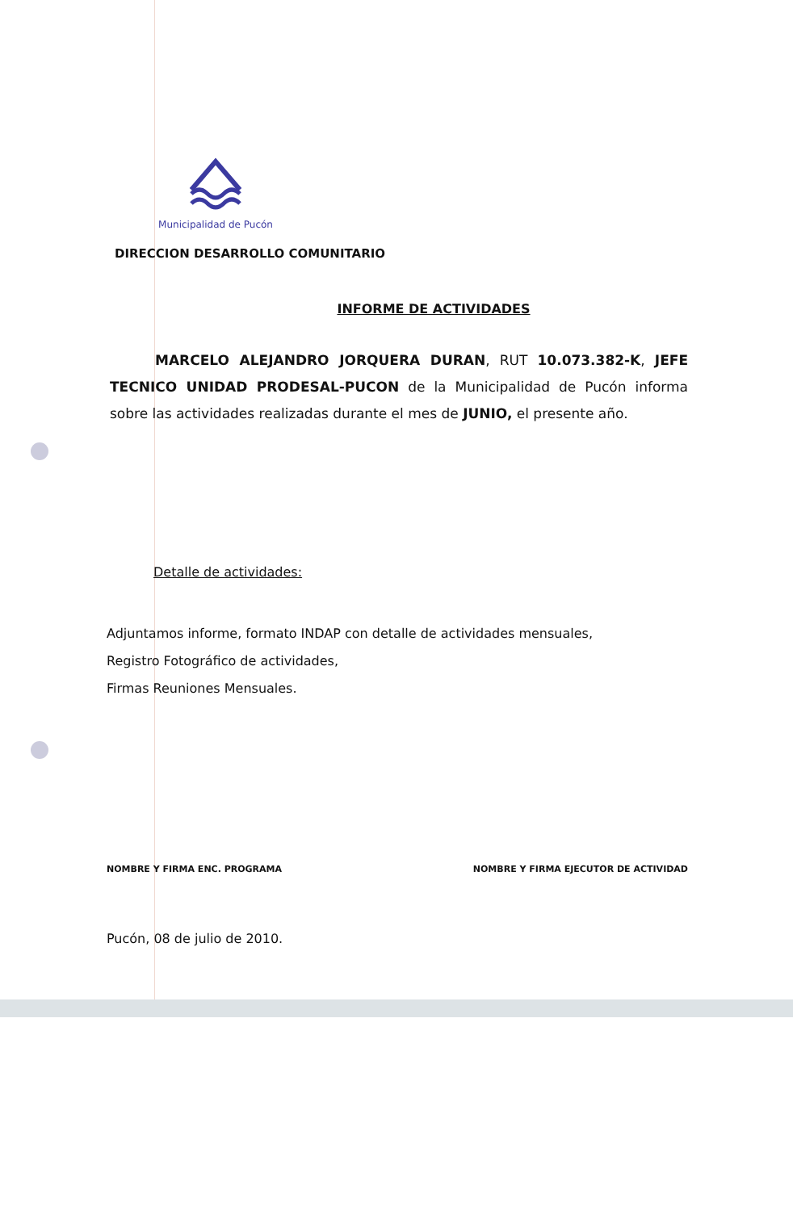Municipalidad de Pucón
DIRECCION DESARROLLO COMUNITARIO
INFORME DE ACTIVIDADES
MARCELO ALEJANDRO JORQUERA DURAN, RUT 10.073.382-K, JEFE TECNICO UNIDAD PRODESAL-PUCON de la Municipalidad de Pucón informa sobre las actividades realizadas durante el mes de JUNIO, el presente año.
Detalle de actividades:
Adjuntamos informe, formato INDAP con detalle de actividades mensuales,
Registro Fotográfico de actividades,
Firmas Reuniones Mensuales.
NOMBRE Y FIRMA ENC. PROGRAMA NOMBRE Y FIRMA EJECUTOR DE ACTIVIDAD
Pucón, 08 de julio de 2010.